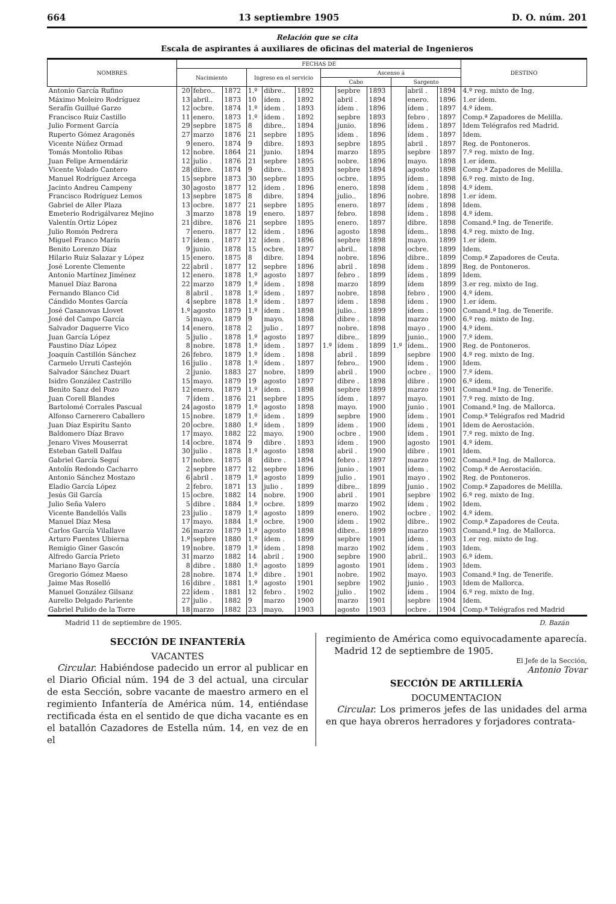664 13 septiembre 1905 D. O. núm. 201
Relación que se cita
Escala de aspirantes á auxiliares de oficinas del material de Ingenieros
| NOMBRES | FECHAS DE | | | | | | | | | | | | DESTINO |
| --- | --- | --- | --- | --- | --- | --- | --- | --- | --- | --- | --- | --- | --- |
| | Nacimiento | | | Ingreso en el servicio | | | Ascenso á | | | | | | |
| | | | | | | | Cabo | | | Sargento | | | |
| Antonio García Rufino | 20 | febro.. | 1872 | 1.º | dibre.. | 1892 | | sepbre | 1893 | | abril . | 1894 | 4.º reg. mixto de Ing. |
| Máximo Moleiro Rodríguez | 13 | abril.. | 1873 | 10 | ídem . | 1892 | | abril . | 1894 | | enero. | 1896 | 1.er ídem. |
| Serafín Guillué Garzo | 12 | ocbre. | 1874 | 1.º | ídem . | 1893 | | ídem . | 1896 | | ídem . | 1897 | 4.º ídem. |
| Francisco Ruiz Castillo | 11 | enero. | 1873 | 1.º | ídem . | 1892 | | sepbre | 1893 | | febro . | 1897 | Comp.ª Zapadores de Melilla. |
| Julio Forment García | 29 | sepbre | 1875 | 8 | dibre.. | 1894 | | junio. | 1896 | | ídem . | 1897 | Idem Telégrafos red Madrid. |
| Ruperto Gómez Aragonés | 27 | marzo | 1876 | 21 | sepbre | 1895 | | idem . | 1896 | | ídem . | 1897 | Idem. |
| Vicente Núñez Ormad | 9 | enero. | 1874 | 9 | dibre. | 1893 | | sepbre | 1895 | | abril . | 1897 | Reg. de Pontoneros. |
| Tomás Montolio Ribas | 12 | nobre. | 1864 | 21 | junio. | 1894 | | marzo | 1895 | | sepbre | 1897 | 7.º reg. mixto de Ing. |
| Juan Felipe Armendáriz | 12 | julio . | 1876 | 21 | sepbre | 1895 | | nobre. | 1896 | | mayo. | 1898 | 1.er ídem. |
| Vicente Volado Cantero | 28 | dibre. | 1874 | 9 | dibre.. | 1893 | | sepbre | 1894 | | agosto | 1898 | Comp.ª Zapadores de Melilla. |
| Manuel Rodríguez Arcega | 15 | sepbre | 1873 | 30 | sepbre | 1895 | | ocbre. | 1895 | | ídem . | 1898 | 6.º reg. mixto de Ing. |
| Jacinto Andreu Campeny | 30 | agosto | 1877 | 12 | ídem . | 1896 | | enero. | 1898 | | ídem . | 1898 | 4.º ídem. |
| Francisco Rodríguez Lemos | 13 | sepbre | 1875 | 8 | dibre. | 1894 | | julio.. | 1896 | | nobre. | 1898 | 1.er ídem. |
| Gabriel de Aller Plaza | 13 | ocbre. | 1877 | 21 | sepbre | 1895 | | enero. | 1897 | | ídem . | 1898 | Idem. |
| Emeterio Rodrigálvarez Mejino | 3 | marzo | 1878 | 19 | enero. | 1897 | | febro. | 1898 | | ídem . | 1898 | 4.º ídem. |
| Valentín Ortiz López | 21 | dibre. | 1876 | 21 | sepbre | 1895 | | enero. | 1897 | | dibre. | 1898 | Comand.ª Ing. de Tenerife. |
| Julio Romón Pedrera | 7 | enero. | 1877 | 12 | ídem . | 1896 | | agosto | 1898 | | ídem.. | 1898 | 4.º reg. mixto de Ing. |
| Miguel Franco Marín | 17 | ídem . | 1877 | 12 | ídem . | 1896 | | sepbre | 1898 | | mayo. | 1899 | 1.er ídem. |
| Benito Lorenzo Díaz | 9 | junio. | 1878 | 15 | ocbre. | 1897 | | abril.. | 1898 | | ocbre. | 1899 | Idem. |
| Hilario Ruiz Salazar y López | 15 | enero. | 1875 | 8 | dibre. | 1894 | | nobre. | 1896 | | dibre.. | 1899 | Comp.ª Zapadores de Ceuta. |
| José Lorente Clemente | 22 | abril . | 1877 | 12 | sepbre | 1896 | | abril . | 1898 | | ídem . | 1899 | Reg. de Pontoneros. |
| Antonio Martínez Jiménez | 12 | enero. | 1878 | 1.º | agosto | 1897 | | febro . | 1899 | | ídem . | 1899 | Idem. |
| Manuel Díaz Barona | 22 | marzo | 1879 | 1.º | ídem . | 1898 | | marzo | 1899 | | ídem | 1899 | 3.er reg. mixto de Ing. |
| Fernando Blanco Cid | 8 | abril . | 1878 | 1.º | ídem . | 1897 | | nobre. | 1898 | | febro . | 1900 | 4.º ídem. |
| Cándido Montes García | 4 | sepbre | 1878 | 1.º | ídem . | 1897 | | ídem . | 1898 | | ídem . | 1900 | 1.er ídem. |
| José Casanovas Llovet | 1.º | agosto | 1879 | 1.º | ídem . | 1898 | | julio.. | 1899 | | ídem . | 1900 | Comand.ª Ing. de Tenerife. |
| José del Campo García | 5 | mayo. | 1879 | 9 | mayo. | 1898 | | dibre . | 1898 | | marzo | 1900 | 6.º reg. mixto de Ing. |
| Salvador Daguerre Vico | 14 | enero. | 1878 | 2 | julio . | 1897 | | nobre. | 1898 | | mayo . | 1900 | 4.º ídem. |
| Juan García López | 5 | julio . | 1878 | 1.º | agosto | 1897 | | dibre.. | 1899 | | junio.. | 1900 | 7.º ídem. |
| Faustino Díaz López | 8 | nobre. | 1878 | 1.º | ídem . | 1897 | 1.º | ídem . | 1899 | 1.º | ídem.. | 1900 | Reg. de Pontoneros. |
| Joaquín Castillón Sánchez | 26 | febro. | 1879 | 1.º | ídem . | 1898 | | abril . | 1899 | | sepbre | 1900 | 4.º reg. mixto de Ing. |
| Carmelo Urruti Castejón | 16 | julio . | 1878 | 1.º | ídem . | 1897 | | febro.. | 1900 | | ídem . | 1900 | Idem. |
| Salvador Sánchez Duart | 2 | junio. | 1883 | 27 | nobre. | 1899 | | abril . | 1900 | | ocbre . | 1900 | 7.º ídem. |
| Isidro González Castrillo | 15 | mayo. | 1879 | 19 | agosto | 1897 | | dibre . | 1898 | | dibre . | 1900 | 6.º ídem. |
| Benito Sanz del Pozo | 12 | enero. | 1879 | 1.º | ídem . | 1898 | | sepbre | 1899 | | marzo | 1901 | Comand.ª Ing. de Tenerife. |
| Juan Corell Blandes | 7 | ídem . | 1876 | 21 | sepbre | 1895 | | ídem . | 1897 | | mayo. | 1901 | 7.º reg. mixto de Ing. |
| Bartolomé Corrales Pascual | 24 | agosto | 1879 | 1.º | agosto | 1898 | | mayo. | 1900 | | junio . | 1901 | Comand.ª Ing. de Mallorca. |
| Alfonso Carnerero Caballero | 15 | nobre. | 1879 | 1.º | ídem . | 1899 | | sepbre | 1900 | | ídem . | 1901 | Comp.ª Telégrafos red Madrid |
| Juan Díaz Espiritu Santo | 20 | ocbre. | 1880 | 1.º | ídem . | 1899 | | ídem . | 1900 | | ídem . | 1901 | Idem de Aerostación. |
| Baldomero Díaz Bravo | 17 | mayo. | 1882 | 22 | mayo. | 1900 | | ocbre . | 1900 | | ídem . | 1901 | 7.º reg. mixto de Ing. |
| Jenaro Vives Mouserrat | 14 | ocbre. | 1874 | 9 | dibre . | 1893 | | ídem . | 1900 | | agosto | 1901 | 4.º ídem. |
| Esteban Gatell Dalfau | 30 | julio . | 1878 | 1.º | agosto | 1898 | | abril . | 1900 | | dibre . | 1901 | Idem. |
| Gabriel García Seguí | 17 | nobre. | 1875 | 8 | dibre . | 1894 | | febro . | 1897 | | marzo | 1902 | Comand.ª Ing. de Mallorca. |
| Antolín Redondo Cacharro | 2 | sepbre | 1877 | 12 | sepbre | 1896 | | junio . | 1901 | | ídem . | 1902 | Comp.ª de Aerostación. |
| Antonio Sánchez Mostazo | 6 | abril . | 1879 | 1.º | agosto | 1899 | | julio . | 1901 | | mayo . | 1902 | Reg. de Pontoneros. |
| Eladio García López | 2 | febro. | 1871 | 13 | julio . | 1899 | | dibre.. | 1899 | | junio . | 1902 | Comp.ª Zapadores de Melilla. |
| Jesús Gil García | 15 | ocbre. | 1882 | 14 | nobre. | 1900 | | abril . | 1901 | | sepbre | 1902 | 6.º reg. mixto de Ing. |
| Julio Seña Valero | 5 | dibre . | 1884 | 1.º | ocbre. | 1899 | | marzo | 1902 | | ídem . | 1902 | Idem. |
| Vicente Bandellós Valls | 23 | julio . | 1879 | 1.º | agosto | 1899 | | enero. | 1902 | | ocbre . | 1902 | 4.º ídem. |
| Manuel Díaz Mesa | 17 | mayo. | 1884 | 1.º | ocbre. | 1900 | | ídem . | 1902 | | dibre.. | 1902 | Comp.ª Zapadores de Ceuta. |
| Carlos García Vilallave | 26 | marzo | 1879 | 1.º | agosto | 1898 | | dibre.. | 1899 | | marzo | 1903 | Comand.ª Ing. de Mallorca. |
| Arturo Fuentes Ubierna | 1.º | sepbre | 1880 | 1.º | ídem . | 1899 | | sepbre | 1901 | | ídem . | 1903 | 1.er reg. mixto de Ing. |
| Remigio Giner Gascón | 19 | nobre. | 1879 | 1.º | ídem . | 1898 | | marzo | 1902 | | ídem . | 1903 | Idem. |
| Alfredo García Prieto | 31 | marzo | 1882 | 14 | abril . | 1900 | | sepbre | 1900 | | abril.. | 1903 | 6.º ídem. |
| Mariano Bayo García | 8 | dibre . | 1880 | 1.º | agosto | 1899 | | agosto | 1901 | | ídem . | 1903 | Idem. |
| Gregorio Gómez Maeso | 28 | nobre. | 1874 | 1.º | dibre . | 1901 | | nobre. | 1902 | | mayo. | 1903 | Comand.ª Ing. de Tenerife. |
| Jaime Mas Roselló | 16 | dibre . | 1881 | 1.º | agosto | 1901 | | sepbre | 1902 | | junio . | 1903 | Idem de Mallorca. |
| Manuel González Gilsanz | 22 | ídem . | 1881 | 12 | febro . | 1902 | | julio . | 1902 | | ídem . | 1904 | 6.º reg. mixto de Ing. |
| Aurelio Delgado Pariente | 27 | julio . | 1882 | 9 | marzo | 1900 | | marzo | 1901 | | sepbre | 1904 | Idem. |
| Gabriel Pulido de la Torre | 18 | marzo | 1882 | 23 | mayo. | 1903 | | agosto | 1903 | | ocbre . | 1904 | Comp.ª Telégrafos red Madrid |
Madrid 11 de septiembre de 1905. D. Bazán
SECCIÓN DE INFANTERÍA
VACANTES
Circular. Habiéndose padecido un error al publicar en el Diario Oficial núm. 194 de 3 del actual, una circular de esta Sección, sobre vacante de maestro armero en el regimiento Infantería de América núm. 14, entiéndase rectificada ésta en el sentido de que dicha vacante es en el batallón Cazadores de Estella núm. 14, en vez de en el
regimiento de América como equivocadamente aparecía.
Madrid 12 de septiembre de 1905.
El Jefe de la Sección,
Antonio Tovar
SECCIÓN DE ARTILLERÍA
DOCUMENTACION
Circular. Los primeros jefes de las unidades del arma en que haya obreros herradores y forjadores contrata-